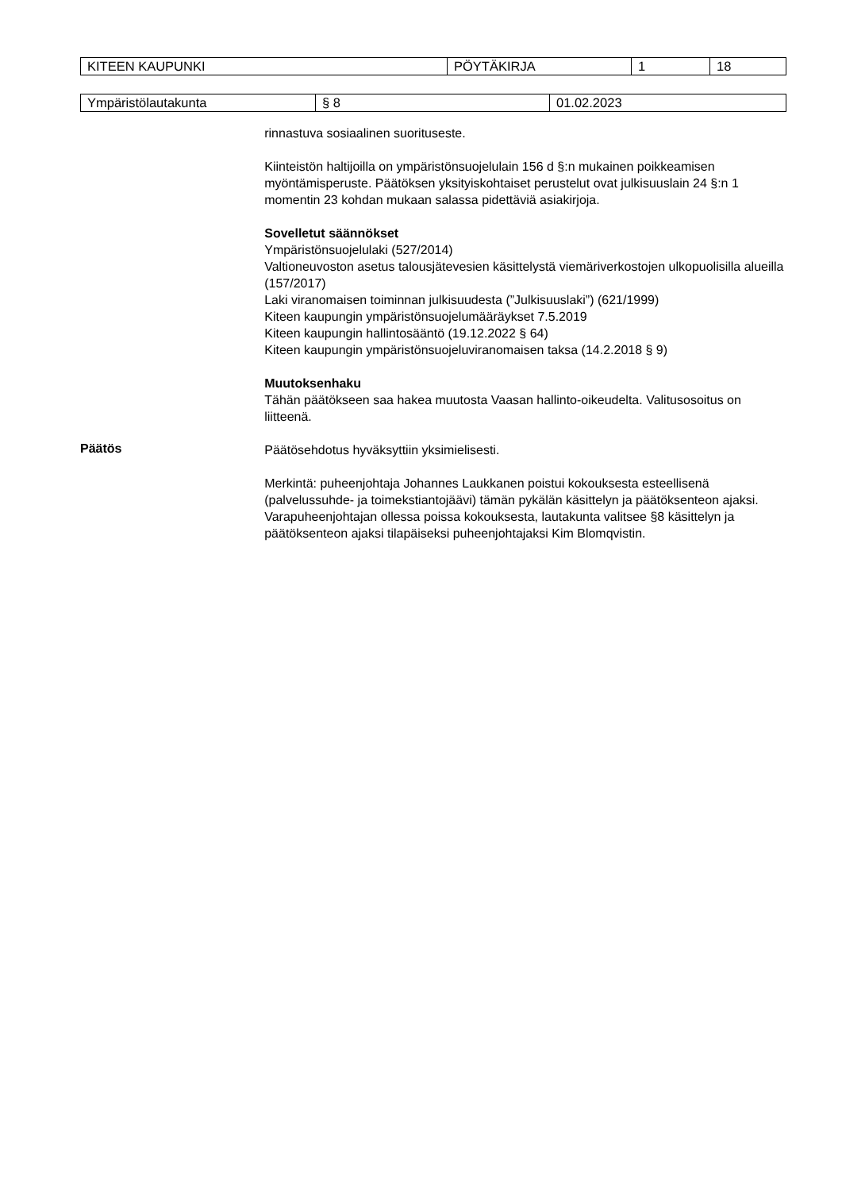| KITEEN KAUPUNKI | PÖYTÄKIRJA | 1 | 18 |
| Ympäristölautakunta | § 8 | 01.02.2023 |
rinnastuva sosiaalinen suorituseste.
Kiinteistön haltijoilla on ympäristönsuojelulain 156 d §:n mukainen poikkeamisen myöntämisperuste. Päätöksen yksityiskohtaiset perustelut ovat julkisuuslain 24 §:n 1 momentin 23 kohdan mukaan salassa pidettäviä asiakirjoja.
Sovelletut säännökset
Ympäristönsuojelulaki (527/2014)
Valtioneuvoston asetus talousjätevesien käsittelystä viemäriverkostojen ulkopuolisilla alueilla (157/2017)
Laki viranomaisen toiminnan julkisuudesta (”Julkisuuslaki”) (621/1999)
Kiteen kaupungin ympäristönsuojelumääräykset 7.5.2019
Kiteen kaupungin hallintosääntö (19.12.2022 § 64)
Kiteen kaupungin ympäristönsuojeluviranomaisen taksa (14.2.2018 § 9)
Muutoksenhaku
Tähän päätökseen saa hakea muutosta Vaasan hallinto-oikeudelta. Valitusosoitus on liitteenä.
Päätös
Päätösehdotus hyväksyttiin yksimielisesti.
Merkintä: puheenjohtaja Johannes Laukkanen poistui kokouksesta esteellisenä (palvelussuhde- ja toimekstiantojäävi) tämän pykälän käsittelyn ja päätöksenteon ajaksi. Varapuheenjohtajan ollessa poissa kokouksesta, lautakunta valitsee §8 käsittelyn ja päätöksenteon ajaksi tilapäiseksi puheenjohtajaksi Kim Blomqvistin.